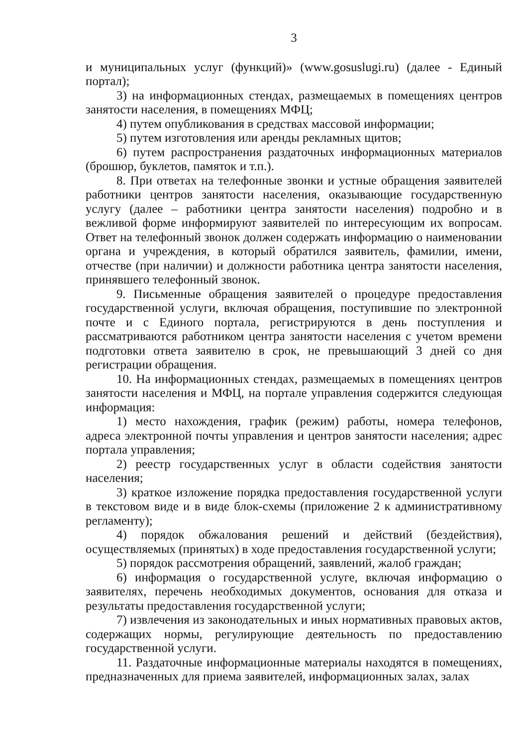3
и муниципальных услуг (функций)» (www.gosuslugi.ru) (далее - Единый портал);
3) на информационных стендах, размещаемых в помещениях центров занятости населения, в помещениях МФЦ;
4) путем опубликования в средствах массовой информации;
5) путем изготовления или аренды рекламных щитов;
6) путем распространения раздаточных информационных материалов (брошюр, буклетов, памяток и т.п.).
8. При ответах на телефонные звонки и устные обращения заявителей работники центров занятости населения, оказывающие государственную услугу (далее – работники центра занятости населения) подробно и в вежливой форме информируют заявителей по интересующим их вопросам. Ответ на телефонный звонок должен содержать информацию о наименовании органа и учреждения, в который обратился заявитель, фамилии, имени, отчестве (при наличии) и должности работника центра занятости населения, принявшего телефонный звонок.
9. Письменные обращения заявителей о процедуре предоставления государственной услуги, включая обращения, поступившие по электронной почте и с Единого портала, регистрируются в день поступления и рассматриваются работником центра занятости населения с учетом времени подготовки ответа заявителю в срок, не превышающий 3 дней со дня регистрации обращения.
10. На информационных стендах, размещаемых в помещениях центров занятости населения и МФЦ, на портале управления содержится следующая информация:
1) место нахождения, график (режим) работы, номера телефонов, адреса электронной почты управления и центров занятости населения; адрес портала управления;
2) реестр государственных услуг в области содействия занятости населения;
3) краткое изложение порядка предоставления государственной услуги в текстовом виде и в виде блок-схемы (приложение 2 к административному регламенту);
4) порядок обжалования решений и действий (бездействия), осуществляемых (принятых) в ходе предоставления государственной услуги;
5) порядок рассмотрения обращений, заявлений, жалоб граждан;
6) информация о государственной услуге, включая информацию о заявителях, перечень необходимых документов, основания для отказа и результаты предоставления государственной услуги;
7) извлечения из законодательных и иных нормативных правовых актов, содержащих нормы, регулирующие деятельность по предоставлению государственной услуги.
11. Раздаточные информационные материалы находятся в помещениях, предназначенных для приема заявителей, информационных залах, залах